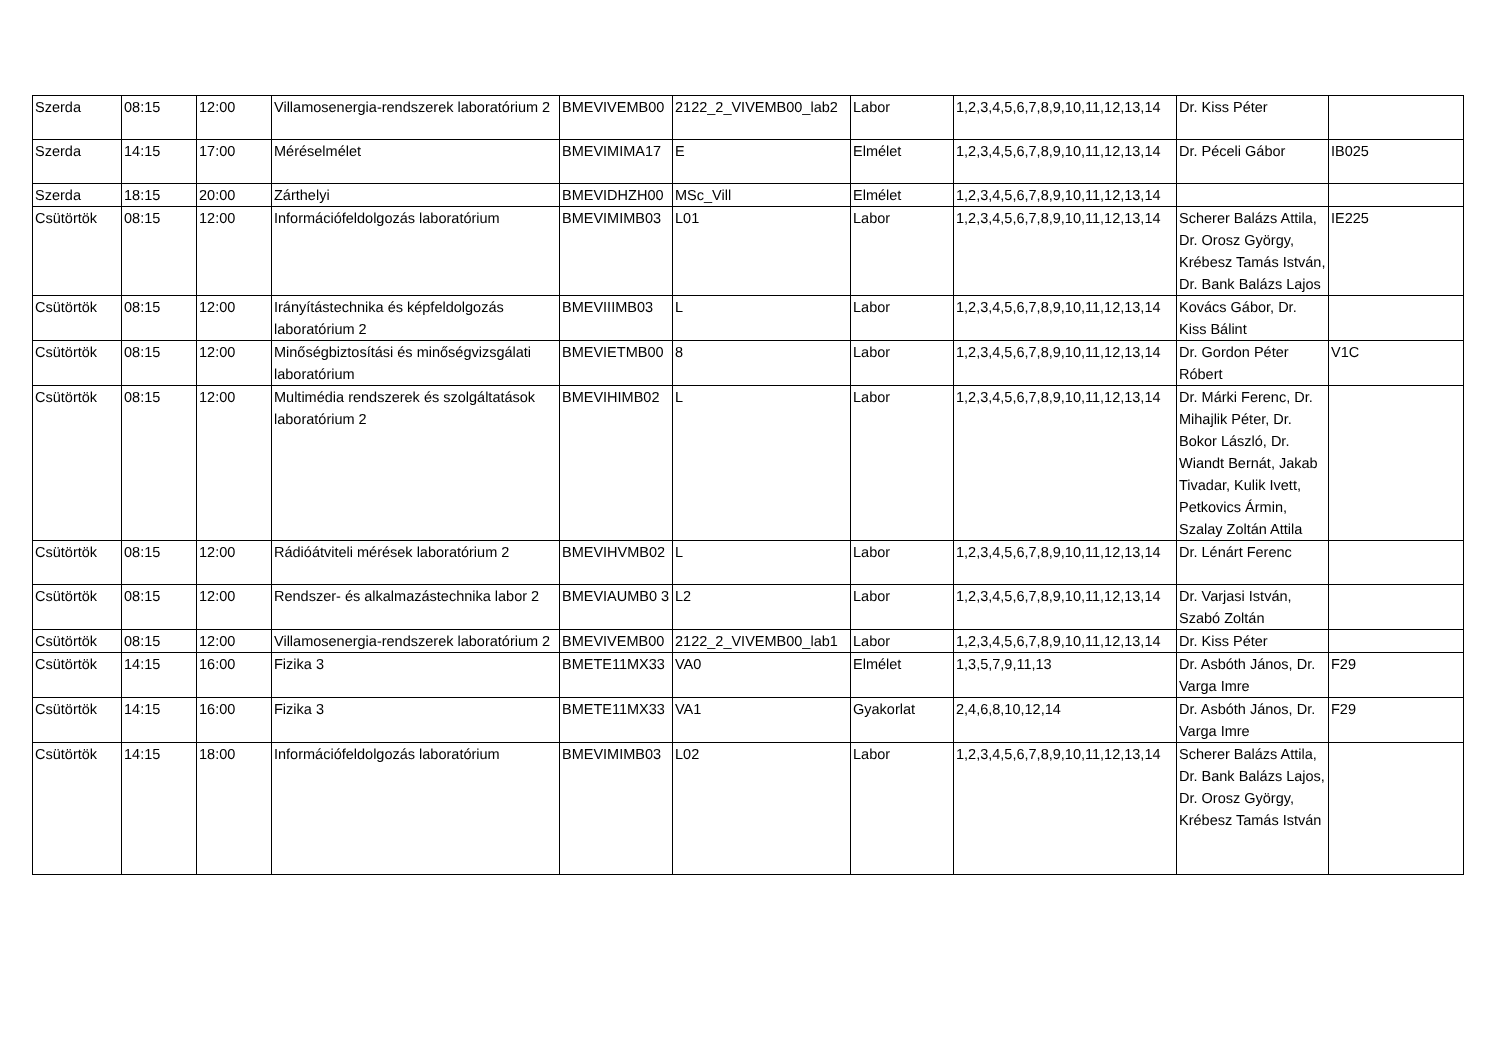| Szerda | 08:15 | 12:00 | Villamosenergia-rendszerek laboratórium 2 | BMEVIVEMB00 | 2122_2_VIVEMB00_lab2 | Labor | 1,2,3,4,5,6,7,8,9,10,11,12,13,14 | Dr. Kiss Péter | |
| Szerda | 14:15 | 17:00 | Méréselmélet | BMEVIMIMA17 | E | Elmélet | 1,2,3,4,5,6,7,8,9,10,11,12,13,14 | Dr. Péceli Gábor | IB025 |
| Szerda | 18:15 | 20:00 | Zárthelyi | BMEVIDHZH00 | MSc_Vill | Elmélet | 1,2,3,4,5,6,7,8,9,10,11,12,13,14 | | |
| Csütörtök | 08:15 | 12:00 | Információfeldolgozás laboratórium | BMEVIMIMB03 | L01 | Labor | 1,2,3,4,5,6,7,8,9,10,11,12,13,14 | Scherer Balázs Attila, Dr. Orosz György, Krébesz Tamás István, Dr. Bank Balázs Lajos | IE225 |
| Csütörtök | 08:15 | 12:00 | Irányítástechnika és képfeldolgozás laboratórium 2 | BMEVIIIMB03 | L | Labor | 1,2,3,4,5,6,7,8,9,10,11,12,13,14 | Kovács Gábor, Dr. Kiss Bálint | |
| Csütörtök | 08:15 | 12:00 | Minőségbiztosítási és minőségvizsgálati laboratórium | BMEVIETMB00 | 8 | Labor | 1,2,3,4,5,6,7,8,9,10,11,12,13,14 | Dr. Gordon Péter Róbert | V1C |
| Csütörtök | 08:15 | 12:00 | Multimédia rendszerek és szolgáltatások laboratórium 2 | BMEVIHIMB02 | L | Labor | 1,2,3,4,5,6,7,8,9,10,11,12,13,14 | Dr. Márki Ferenc, Dr. Mihajlik Péter, Dr. Bokor László, Dr. Wiandt Bernát, Jakab Tivadar, Kulik Ivett, Petkovics Ármin, Szalay Zoltán Attila | |
| Csütörtök | 08:15 | 12:00 | Rádióátviteli mérések laboratórium 2 | BMEVIHVMB02 | L | Labor | 1,2,3,4,5,6,7,8,9,10,11,12,13,14 | Dr. Lénárt Ferenc | |
| Csütörtök | 08:15 | 12:00 | Rendszer- és alkalmazástechnika labor 2 | BMEVIAUMB0 3 | L2 | Labor | 1,2,3,4,5,6,7,8,9,10,11,12,13,14 | Dr. Varjasi István, Szabó Zoltán | |
| Csütörtök | 08:15 | 12:00 | Villamosenergia-rendszerek laboratórium 2 | BMEVIVEMB00 | 2122_2_VIVEMB00_lab1 | Labor | 1,2,3,4,5,6,7,8,9,10,11,12,13,14 | Dr. Kiss Péter | |
| Csütörtök | 14:15 | 16:00 | Fizika 3 | BMETE11MX33 | VA0 | Elmélet | 1,3,5,7,9,11,13 | Dr. Asbóth János, Dr. Varga Imre | F29 |
| Csütörtök | 14:15 | 16:00 | Fizika 3 | BMETE11MX33 | VA1 | Gyakorlat | 2,4,6,8,10,12,14 | Dr. Asbóth János, Dr. Varga Imre | F29 |
| Csütörtök | 14:15 | 18:00 | Információfeldolgozás laboratórium | BMEVIMIMB03 | L02 | Labor | 1,2,3,4,5,6,7,8,9,10,11,12,13,14 | Scherer Balázs Attila, Dr. Bank Balázs Lajos, Dr. Orosz György, Krébesz Tamás István | |